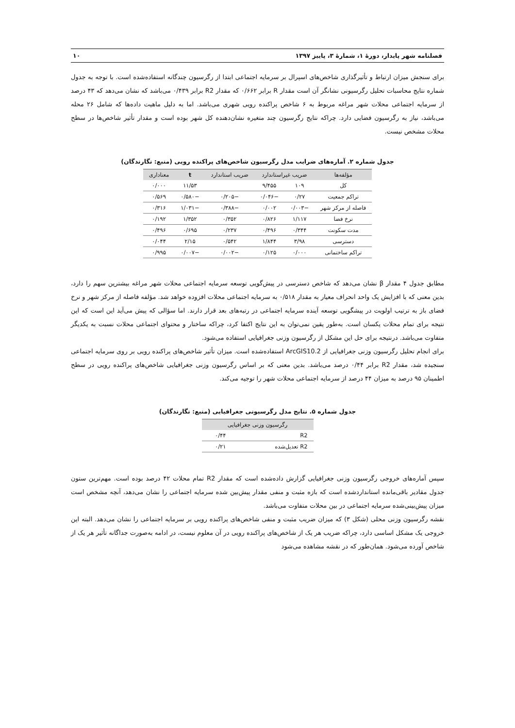فصلنامه شهر پایدار، دورهٔ ۱، شمارهٔ ۳، پاییز ۱۳۹۷ ۱۰
برای سنجش میزان ارتباط و تأثیرگذاری شاخص‌های اسپرال بر سرمایه اجتماعی ابتدا از رگرسیون چندگانه استفاده‌شده است. با توجه به جدول شماره نتایج محاسبات تحلیل رگرسیونی نشانگر آن است مقدار R برابر ۰/۶۶۲ که مقدار R2 برابر ۰/۴۳۹ می‌باشد که نشان می‌دهد که ۴۳ درصد از سرمایه اجتماعی محلات شهر مراغه مربوط به ۶ شاخص پراکنده رویی شهری می‌باشد. اما به دلیل ماهیت داده‌ها که شامل ۲۶ محله می‌باشد، نیاز به رگرسیون فضایی دارد. چراکه نتایج رگرسیون چند متغیره نشان‌دهنده کل شهر بوده است و مقدار تأثیر شاخص‌ها در سطح محلات مشخص نیست.
جدول شماره ۲. آماره‌های ضرایب مدل رگرسیون شاخص‌های پراکنده رویی (منبع: نگارندگان)
| مؤلفه‌ها | ضریب غیراستاندارد | | ضریب استاندارد | t | معناداری |
| --- | --- | --- | --- | --- | --- |
| کل | ۱۰۹ | ۹/۴۵۵ | | ۱۱/۵۳ | ۰/۰۰۰ |
| تراکم جمعیت | ۰/۲۷ | −۰/۰۴۶ | −۰/۲۰۵ | −۰/۵۸۰ | ۰/۵۶۹ |
| فاصله از مرکز شهر | −۰/۰۰۳ | ۰/۰۰۲ | −۰/۳۸۸ | −۱/۰۳۱ | ۰/۳۱۶ |
| نرخ فضا | ۱/۱۱۷ | ۰/۸۲۶ | ۰/۳۵۲ | ۱/۳۵۲ | ۰/۱۹۲ |
| مدت سکونت | ۰/۳۴۴ | ۰/۴۹۶ | ۰/۲۳۷ | ۰/۶۹۵ | ۰/۴۹۶ |
| دسترسی | ۳/۹۸ | ۱/۸۴۴ | ۰/۵۴۲ | ۲/۱۵ | ۰/۰۴۴ |
| تراکم ساختمانی | ۰/۰۰۰ | ۰/۱۲۵ | −۰/۰۰۲ | −۰/۰۰۷ | ۰/۹۹۵ |
مطابق جدول ۴ مقدار β نشان می‌دهد که شاخص دسترسی در پیش‌گویی توسعه سرمایه اجتماعی محلات شهر مراغه بیشترین سهم را دارد، بدین معنی که با افزایش یک واحد انحراف معیار به مقدار ۰/۵۱۸ به سرمایه اجتماعی محلات افزوده خواهد شد. مؤلفه فاصله از مرکز شهر و نرخ فضای باز به ترتیب اولویت در پیشگویی توسعه آینده سرمایه اجتماعی در رتبه‌های بعد قرار دارند. اما سؤالی که پیش می‌آید این است که این نتیجه برای تمام محلات یکسان است. به‌طور یقین نمی‌توان به این نتایج اکتفا کرد، چراکه ساختار و محتوای اجتماعی محلات نسبت به یکدیگر متفاوت می‌باشد. درنتیجه برای حل این مشکل از رگرسیون وزنی جغرافیایی استفاده می‌شود.
برای انجام تحلیل رگرسیون وزنی جغرافیایی از ArcGIS10.2 استفاده‌شده است. میزان تأثیر شاخص‌های پراکنده رویی بر روی سرمایه اجتماعی سنجیده شد، مقدار R2 برابر ۰/۴۴ درصد می‌باشد. بدین معنی که بر اساس رگرسیون وزنی جغرافیایی شاخص‌های پراکنده رویی در سطح اطمینان ۹۵ درصد به میزان ۴۴ درصد از سرمایه اجتماعی محلات شهر را توجیه می‌کند.
جدول شماره ۵. نتایج مدل رگرسیونی جغرافیایی (منبع: نگارندگان)
| رگرسیون وزنی جغرافیایی | |
| --- | --- |
| R2 | ۰/۴۴ |
| R2 تعدیل‌شده | ۰/۲۱ |
سپس آماره‌های خروجی رگرسیون وزنی جغرافیایی گزارش داده‌شده است که مقدار R2 تمام محلات ۴۲ درصد بوده است. مهم‌ترین ستون جدول مقادیر باقی‌مانده استانداردشده است که بازه مثبت و منفی مقدار پیش‌بین شده سرمایه اجتماعی را نشان می‌دهد، آنچه مشخص است میزان پیش‌بینی‌شده سرمایه اجتماعی در بین محلات متفاوت می‌باشد.
نقشه رگرسیون وزنی محلی (شکل ۳) که میزان ضریب مثبت و منفی شاخص‌های پراکنده رویی بر سرمایه اجتماعی را نشان می‌دهد. البته این خروجی یک مشکل اساسی دارد، چراکه ضریب هر یک از شاخص‌های پراکنده رویی در آن معلوم نیست، در ادامه به‌صورت جداگانه تأثیر هر یک از شاخص آورده می‌شود. همان‌طور که در نقشه مشاهده می‌شود